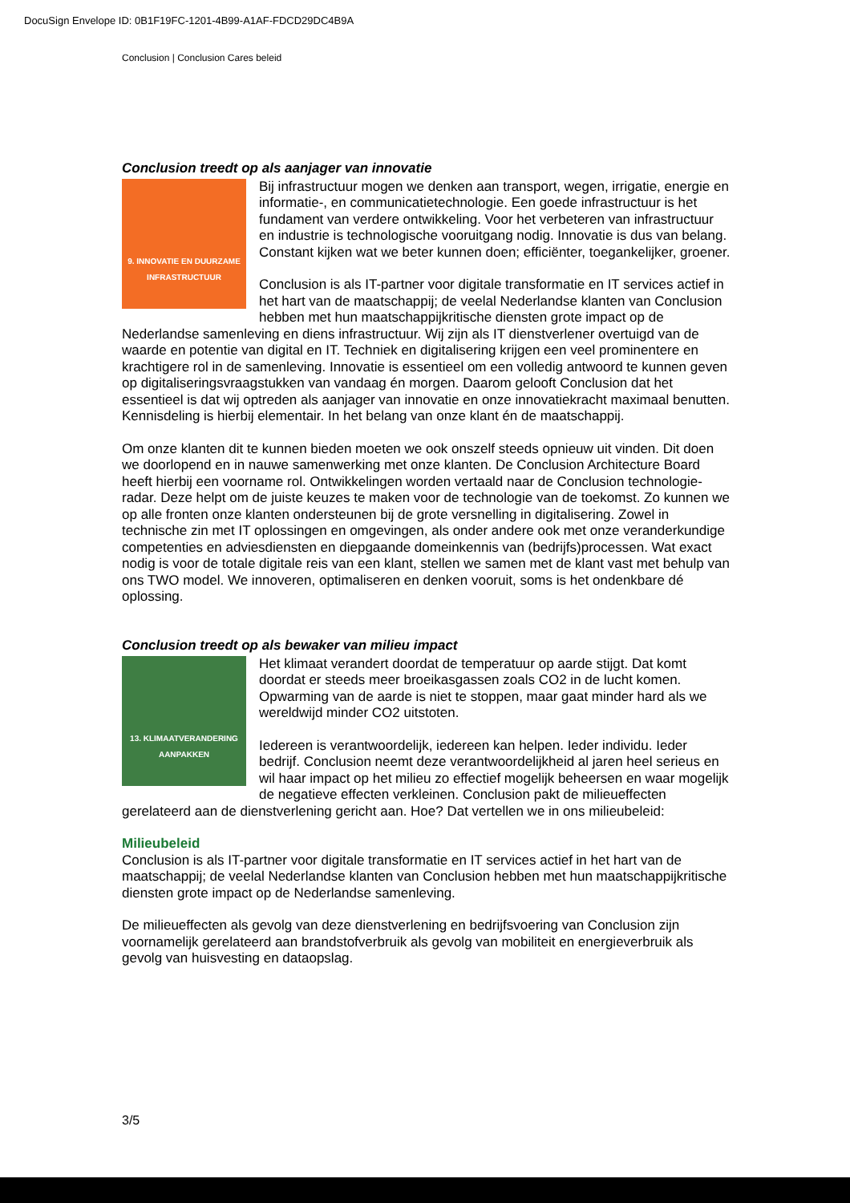DocuSign Envelope ID: 0B1F19FC-1201-4B99-A1AF-FDCD29DC4B9A
Conclusion | Conclusion Cares beleid
Conclusion treedt op als aanjager van innovatie
9. INNOVATIE EN DUURZAME
INFRASTRUCTUUR
Bij infrastructuur mogen we denken aan transport, wegen, irrigatie, energie en informatie-, en communicatietechnologie. Een goede infrastructuur is het fundament van verdere ontwikkeling. Voor het verbeteren van infrastructuur en industrie is technologische vooruitgang nodig. Innovatie is dus van belang. Constant kijken wat we beter kunnen doen; efficiënter, toegankelijker, groener.
Conclusion is als IT-partner voor digitale transformatie en IT services actief in het hart van de maatschappij; de veelal Nederlandse klanten van Conclusion hebben met hun maatschappijkritische diensten grote impact op de Nederlandse samenleving en diens infrastructuur. Wij zijn als IT dienstverlener overtuigd van de waarde en potentie van digital en IT. Techniek en digitalisering krijgen een veel prominentere en krachtigere rol in de samenleving. Innovatie is essentieel om een volledig antwoord te kunnen geven op digitaliseringsvraagstukken van vandaag én morgen. Daarom gelooft Conclusion dat het essentieel is dat wij optreden als aanjager van innovatie en onze innovatiekracht maximaal benutten. Kennisdeling is hierbij elementair. In het belang van onze klant én de maatschappij.
Om onze klanten dit te kunnen bieden moeten we ook onszelf steeds opnieuw uit vinden. Dit doen we doorlopend en in nauwe samenwerking met onze klanten. De Conclusion Architecture Board heeft hierbij een voorname rol. Ontwikkelingen worden vertaald naar de Conclusion technologie-radar. Deze helpt om de juiste keuzes te maken voor de technologie van de toekomst. Zo kunnen we op alle fronten onze klanten ondersteunen bij de grote versnelling in digitalisering. Zowel in technische zin met IT oplossingen en omgevingen, als onder andere ook met onze veranderkundige competenties en adviesdiensten en diepgaande domeinkennis van (bedrijfs)processen. Wat exact nodig is voor de totale digitale reis van een klant, stellen we samen met de klant vast met behulp van ons TWO model. We innoveren, optimaliseren en denken vooruit, soms is het ondenkbare dé oplossing.
Conclusion treedt op als bewaker van milieu impact
13. KLIMAATVERANDERING
AANPAKKEN
Het klimaat verandert doordat de temperatuur op aarde stijgt. Dat komt doordat er steeds meer broeikasgassen zoals CO2 in de lucht komen. Opwarming van de aarde is niet te stoppen, maar gaat minder hard als we wereldwijd minder CO2 uitstoten.
Iedereen is verantwoordelijk, iedereen kan helpen. Ieder individu. Ieder bedrijf. Conclusion neemt deze verantwoordelijkheid al jaren heel serieus en wil haar impact op het milieu zo effectief mogelijk beheersen en waar mogelijk de negatieve effecten verkleinen. Conclusion pakt de milieueffecten gerelateerd aan de dienstverlening gericht aan. Hoe? Dat vertellen we in ons milieubeleid:
Milieubeleid
Conclusion is als IT-partner voor digitale transformatie en IT services actief in het hart van de maatschappij; de veelal Nederlandse klanten van Conclusion hebben met hun maatschappijkritische diensten grote impact op de Nederlandse samenleving.
De milieueffecten als gevolg van deze dienstverlening en bedrijfsvoering van Conclusion zijn voornamelijk gerelateerd aan brandstofverbruik als gevolg van mobiliteit en energieverbruik als gevolg van huisvesting en dataopslag.
3/5